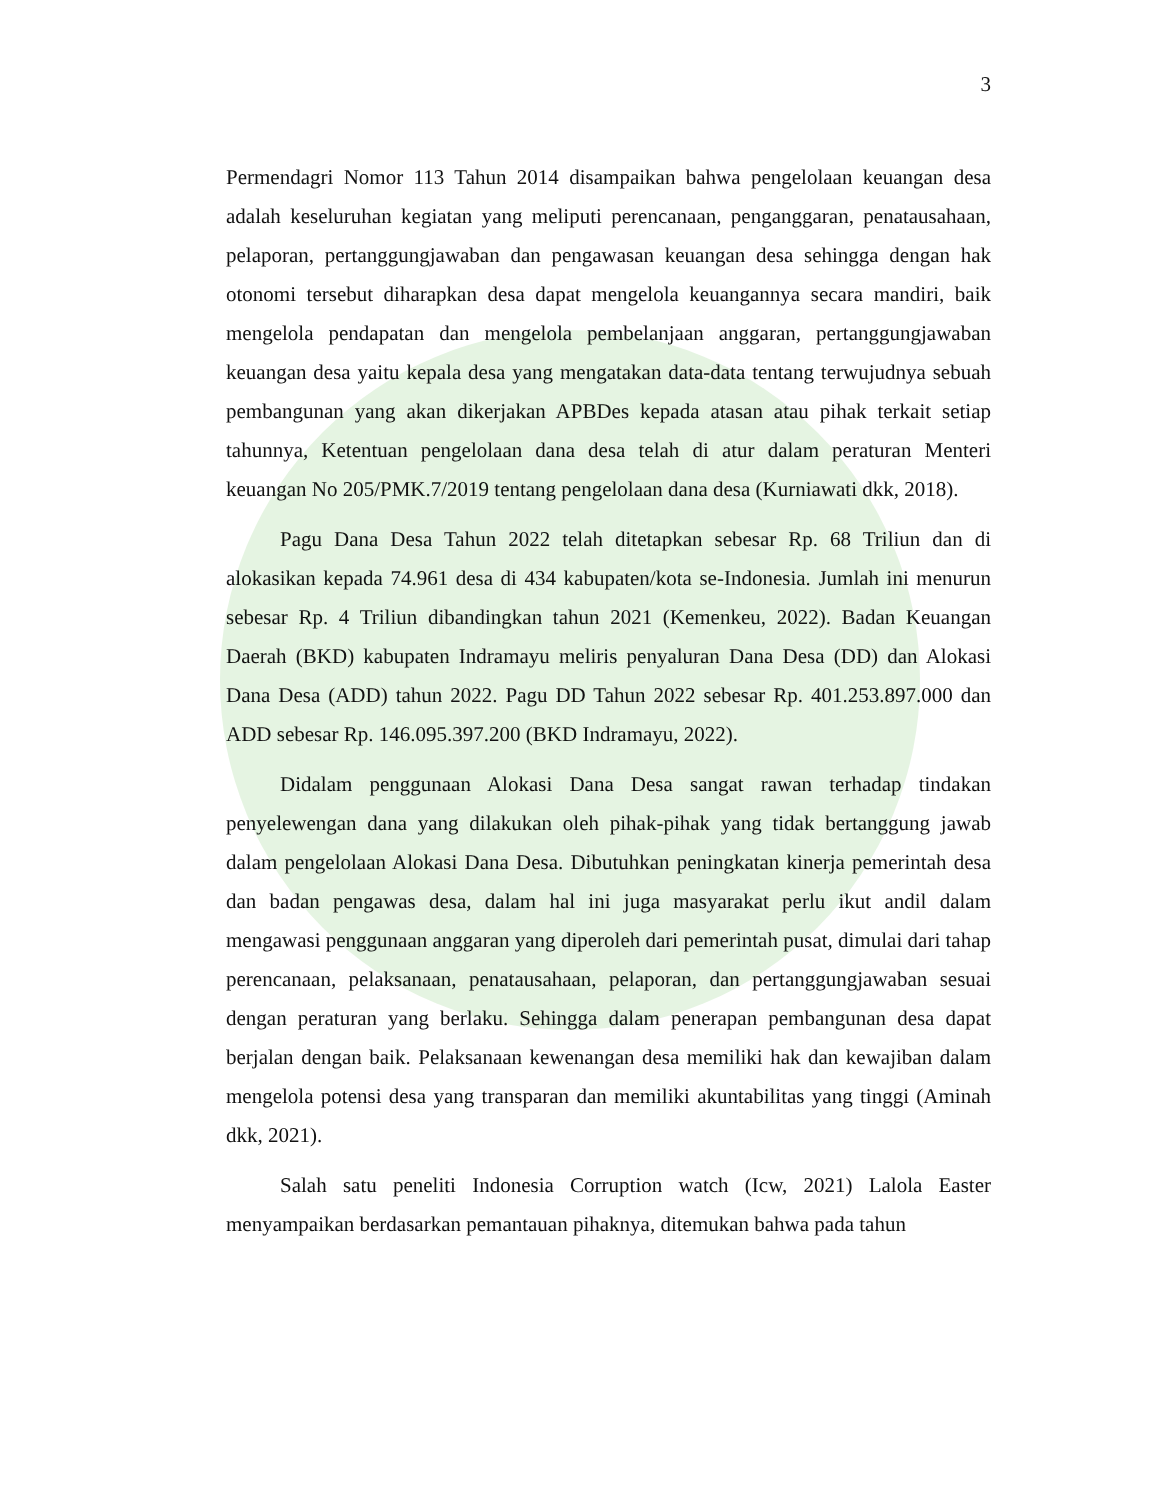3
Permendagri Nomor 113 Tahun 2014 disampaikan bahwa pengelolaan keuangan desa adalah keseluruhan kegiatan yang meliputi perencanaan, penganggaran, penatausahaan, pelaporan, pertanggungjawaban dan pengawasan keuangan desa sehingga dengan hak otonomi tersebut diharapkan desa dapat mengelola keuangannya secara mandiri, baik mengelola pendapatan dan mengelola pembelanjaan anggaran, pertanggungjawaban keuangan desa yaitu kepala desa yang mengatakan data-data tentang terwujudnya sebuah pembangunan yang akan dikerjakan APBDes kepada atasan atau pihak terkait setiap tahunnya, Ketentuan pengelolaan dana desa telah di atur dalam peraturan Menteri keuangan No 205/PMK.7/2019 tentang pengelolaan dana desa (Kurniawati dkk, 2018).
Pagu Dana Desa Tahun 2022 telah ditetapkan sebesar Rp. 68 Triliun dan di alokasikan kepada 74.961 desa di 434 kabupaten/kota se-Indonesia. Jumlah ini menurun sebesar Rp. 4 Triliun dibandingkan tahun 2021 (Kemenkeu, 2022). Badan Keuangan Daerah (BKD) kabupaten Indramayu meliris penyaluran Dana Desa (DD) dan Alokasi Dana Desa (ADD) tahun 2022. Pagu DD Tahun 2022 sebesar Rp. 401.253.897.000 dan ADD sebesar Rp. 146.095.397.200 (BKD Indramayu, 2022).
Didalam penggunaan Alokasi Dana Desa sangat rawan terhadap tindakan penyelewengan dana yang dilakukan oleh pihak-pihak yang tidak bertanggung jawab dalam pengelolaan Alokasi Dana Desa. Dibutuhkan peningkatan kinerja pemerintah desa dan badan pengawas desa, dalam hal ini juga masyarakat perlu ikut andil dalam mengawasi penggunaan anggaran yang diperoleh dari pemerintah pusat, dimulai dari tahap perencanaan, pelaksanaan, penatausahaan, pelaporan, dan pertanggungjawaban sesuai dengan peraturan yang berlaku. Sehingga dalam penerapan pembangunan desa dapat berjalan dengan baik. Pelaksanaan kewenangan desa memiliki hak dan kewajiban dalam mengelola potensi desa yang transparan dan memiliki akuntabilitas yang tinggi (Aminah dkk, 2021).
Salah satu peneliti Indonesia Corruption watch (Icw, 2021) Lalola Easter menyampaikan berdasarkan pemantauan pihaknya, ditemukan bahwa pada tahun